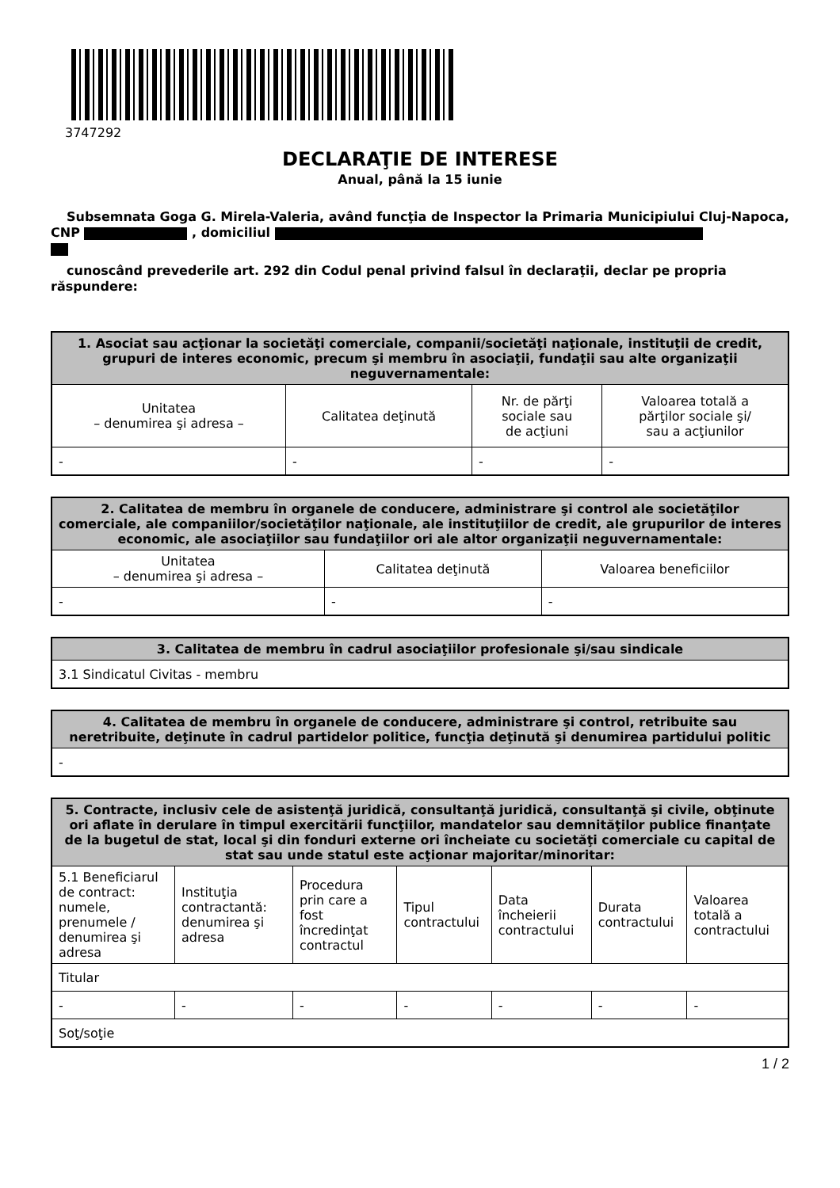3747292
DECLARAŢIE DE INTERESE
Anual, până la 15 iunie
Subsemnata Goga G. Mirela-Valeria, având funcţia de Inspector la Primaria Municipiului Cluj-Napoca, CNP , domiciliul
cunoscând prevederile art. 292 din Codul penal privind falsul în declaraţii, declar pe propria răspundere:
| 1. Asociat sau acţionar la societăţi comerciale, companii/societăţi naţionale, instituţii de credit, grupuri de interes economic, precum şi membru în asociaţii, fundaţii sau alte organizaţii neguvernamentale: | | | |
| --- | --- | --- | --- |
| Unitatea – denumirea şi adresa – | Calitatea deţinută | Nr. de părţi sociale sau de acţiuni | Valoarea totală a părţilor sociale şi/ sau a acţiunilor |
| - | - | - | - |
| 2. Calitatea de membru în organele de conducere, administrare şi control ale societăţilor comerciale, ale companiilor/societăţilor naţionale, ale instituţiilor de credit, ale grupurilor de interes economic, ale asociaţiilor sau fundaţiilor ori ale altor organizaţii neguvernamentale: | | |
| --- | --- | --- |
| Unitatea – denumirea şi adresa – | Calitatea deţinută | Valoarea beneficiilor |
| - | - | - |
| 3. Calitatea de membru în cadrul asociaţiilor profesionale şi/sau sindicale |
| --- |
| 3.1 Sindicatul Civitas - membru |
| 4. Calitatea de membru în organele de conducere, administrare şi control, retribuite sau neretribuite, deţinute în cadrul partidelor politice, funcţia deţinută şi denumirea partidului politic |
| --- |
| - |
| 5. Contracte, inclusiv cele de asistenţă juridică, consultanţă juridică, consultanţă şi civile, obţinute ori aflate în derulare în timpul exercitării funcţiilor, mandatelor sau demnităţilor publice finanţate de la bugetul de stat, local şi din fonduri externe ori încheiate cu societăţi comerciale cu capital de stat sau unde statul este acţionar majoritar/minoritar: | | | | | | |
| --- | --- | --- | --- | --- | --- | --- |
| 5.1 Beneficiarul de contract: numele, prenumele / denumirea şi adresa | Instituţia contractantă: denumirea şi adresa | Procedura prin care a fost încredinţat contractul | Tipul contractului | Data încheierii contractului | Durata contractului | Valoarea totală a contractului |
| Titular | | | | | | |
| - | - | - | - | - | - | - |
| Soţ/soţie | | | | | | |
1 / 2